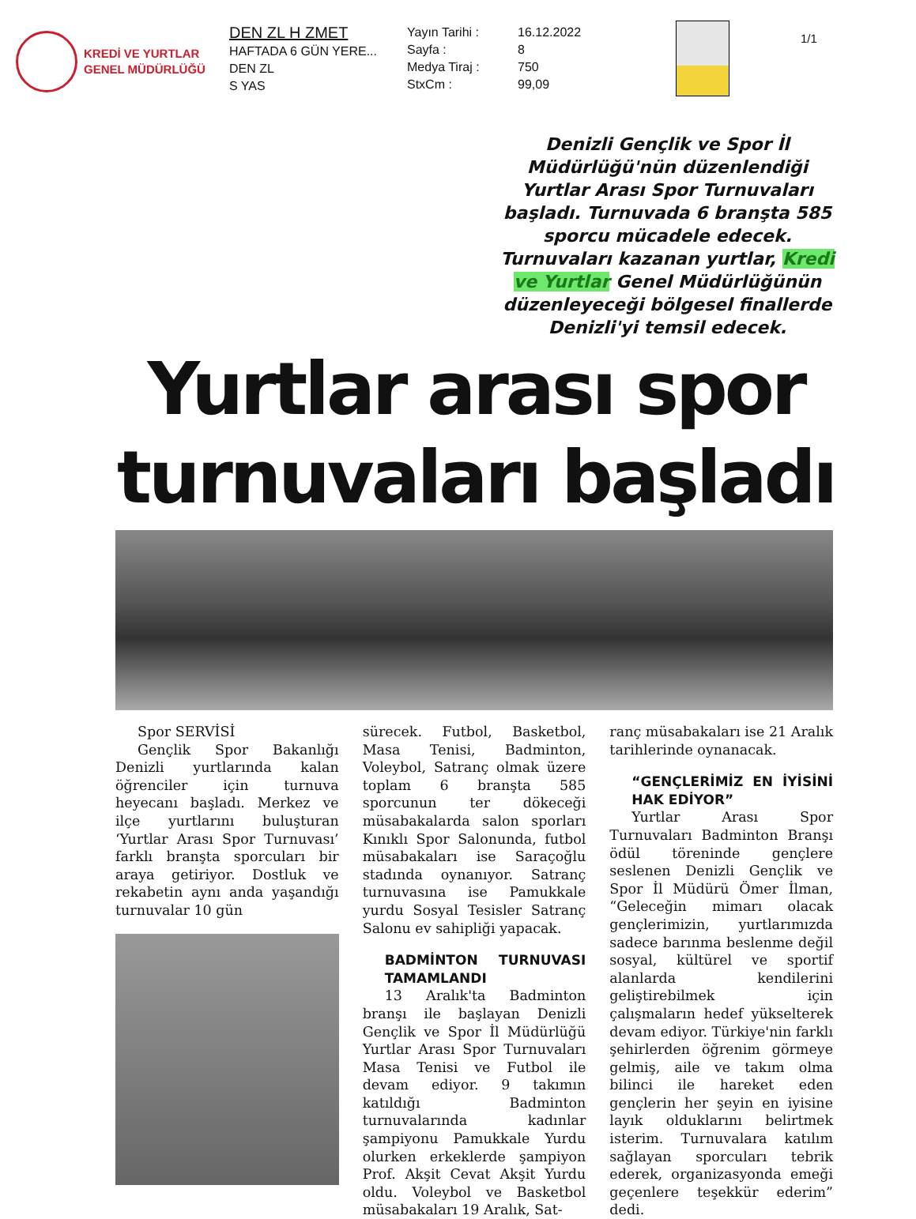KREDİ VE YURTLAR
GENEL MÜDÜRLÜĞÜ
DEN ZL H ZMET
HAFTADA 6 GÜN YERE...
DEN ZL
S YAS
Yayın Tarihi :
Sayfa :
Medya Tiraj :
StxCm :
16.12.2022
8
750
99,09
1/1
Denizli Gençlik ve Spor İl Müdürlüğü'nün düzenlendiği Yurtlar Arası Spor Turnuvaları başladı. Turnuvada 6 branşta 585 sporcu mücadele edecek. Turnuvaları kazanan yurtlar, Kredi ve Yurtlar Genel Müdürlüğünün düzenleyeceği bölgesel finallerde Denizli'yi temsil edecek.
Yurtlar arası spor turnuvaları başladı
Spor SERVİSİ
Gençlik Spor Bakanlığı Denizli yurtlarında kalan öğrenciler için turnuva heyecanı başladı. Merkez ve ilçe yurtlarını buluşturan ‘Yurtlar Arası Spor Turnuvası’ farklı branşta sporcuları bir araya getiriyor. Dostluk ve rekabetin aynı anda yaşandığı turnuvalar 10 gün
sürecek. Futbol, Basketbol, Masa Tenisi, Badminton, Voleybol, Satranç olmak üzere toplam 6 branşta 585 sporcunun ter dökeceği müsabakalarda salon sporları Kınıklı Spor Salonunda, futbol müsabakaları ise Saraçoğlu stadında oynanıyor. Satranç turnuvasına ise Pamukkale yurdu Sosyal Tesisler Satranç Salonu ev sahipliği yapacak.
BADMİNTON TURNUVASI TAMAMLANDI
13 Aralık'ta Badminton branşı ile başlayan Denizli Gençlik ve Spor İl Müdürlüğü Yurtlar Arası Spor Turnuvaları Masa Tenisi ve Futbol ile devam ediyor. 9 takımın katıldığı Badminton turnuvalarında kadınlar şampiyonu Pamukkale Yurdu olurken erkeklerde şampiyon Prof. Akşit Cevat Akşit Yurdu oldu. Voleybol ve Basketbol müsabakaları 19 Aralık, Sat-
ranç müsabakaları ise 21 Aralık tarihlerinde oynanacak.
“GENÇLERİMİZ EN İYİSİNİ HAK EDİYOR”
Yurtlar Arası Spor Turnuvaları Badminton Branşı ödül töreninde gençlere seslenen Denizli Gençlik ve Spor İl Müdürü Ömer İlman, “Geleceğin mimarı olacak gençlerimizin, yurtlarımızda sadece barınma beslenme değil sosyal, kültürel ve sportif alanlarda kendilerini geliştirebilmek için çalışmaların hedef yükselterek devam ediyor. Türkiye'nin farklı şehirlerden öğrenim görmeye gelmiş, aile ve takım olma bilinci ile hareket eden gençlerin her şeyin en iyisine layık olduklarını belirtmek isterim. Turnuvalara katılım sağlayan sporcuları tebrik ederek, organizasyonda emeği geçenlere teşekkür ederim” dedi.